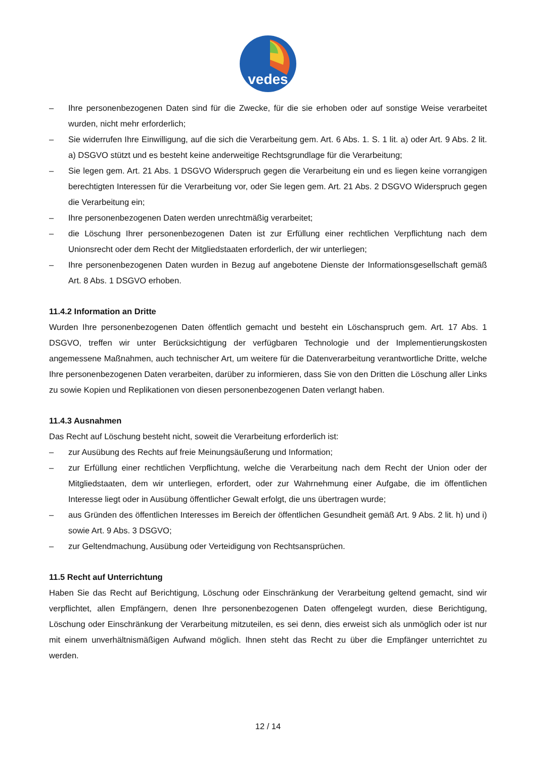vedes
– Ihre personenbezogenen Daten sind für die Zwecke, für die sie erhoben oder auf sonstige Weise verarbeitet wurden, nicht mehr erforderlich;
– Sie widerrufen Ihre Einwilligung, auf die sich die Verarbeitung gem. Art. 6 Abs. 1. S. 1 lit. a) oder Art. 9 Abs. 2 lit. a) DSGVO stützt und es besteht keine anderweitige Rechtsgrundlage für die Verarbeitung;
– Sie legen gem. Art. 21 Abs. 1 DSGVO Widerspruch gegen die Verarbeitung ein und es liegen keine vorrangigen berechtigten Interessen für die Verarbeitung vor, oder Sie legen gem. Art. 21 Abs. 2 DSGVO Widerspruch gegen die Verarbeitung ein;
– Ihre personenbezogenen Daten werden unrechtmäßig verarbeitet;
– die Löschung Ihrer personenbezogenen Daten ist zur Erfüllung einer rechtlichen Verpflichtung nach dem Unionsrecht oder dem Recht der Mitgliedstaaten erforderlich, der wir unterliegen;
– Ihre personenbezogenen Daten wurden in Bezug auf angebotene Dienste der Informationsgesellschaft gemäß Art. 8 Abs. 1 DSGVO erhoben.
11.4.2 Information an Dritte
Wurden Ihre personenbezogenen Daten öffentlich gemacht und besteht ein Löschanspruch gem. Art. 17 Abs. 1 DSGVO, treffen wir unter Berücksichtigung der verfügbaren Technologie und der Implementierungskosten angemessene Maßnahmen, auch technischer Art, um weitere für die Datenverarbeitung verantwortliche Dritte, welche Ihre personenbezogenen Daten verarbeiten, darüber zu informieren, dass Sie von den Dritten die Löschung aller Links zu sowie Kopien und Replikationen von diesen personenbezogenen Daten verlangt haben.
11.4.3 Ausnahmen
Das Recht auf Löschung besteht nicht, soweit die Verarbeitung erforderlich ist:
– zur Ausübung des Rechts auf freie Meinungsäußerung und Information;
– zur Erfüllung einer rechtlichen Verpflichtung, welche die Verarbeitung nach dem Recht der Union oder der Mitgliedstaaten, dem wir unterliegen, erfordert, oder zur Wahrnehmung einer Aufgabe, die im öffentlichen Interesse liegt oder in Ausübung öffentlicher Gewalt erfolgt, die uns übertragen wurde;
– aus Gründen des öffentlichen Interesses im Bereich der öffentlichen Gesundheit gemäß Art. 9 Abs. 2 lit. h) und i) sowie Art. 9 Abs. 3 DSGVO;
– zur Geltendmachung, Ausübung oder Verteidigung von Rechtsansprüchen.
11.5 Recht auf Unterrichtung
Haben Sie das Recht auf Berichtigung, Löschung oder Einschränkung der Verarbeitung geltend gemacht, sind wir verpflichtet, allen Empfängern, denen Ihre personenbezogenen Daten offengelegt wurden, diese Berichtigung, Löschung oder Einschränkung der Verarbeitung mitzuteilen, es sei denn, dies erweist sich als unmöglich oder ist nur mit einem unverhältnismäßigen Aufwand möglich. Ihnen steht das Recht zu über die Empfänger unterrichtet zu werden.
12 / 14